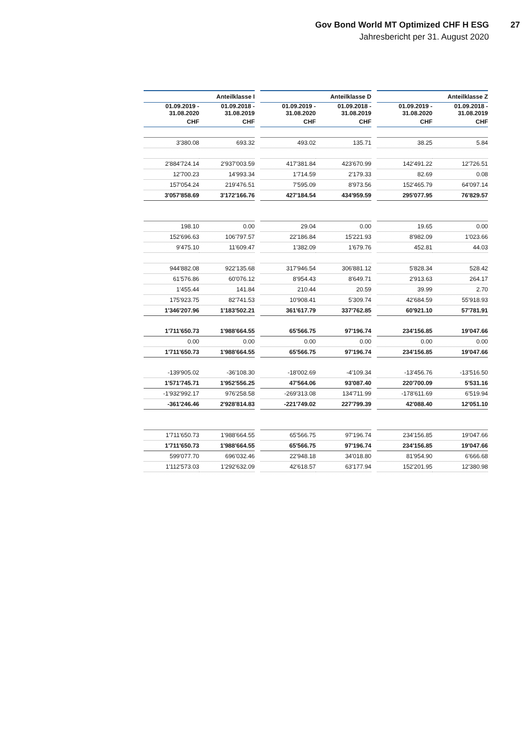Gov Bond World MT Optimized CHF H ESG
27
Jahresbericht per 31. August 2020
| Anteilklasse I | | | Anteilklasse D | | | Anteilklasse Z | |
| --- | --- | --- | --- | --- | --- | --- | --- |
| 01.09.2019 - 31.08.2020 | 01.09.2018 - 31.08.2019 | | 01.09.2019 - 31.08.2020 | 01.09.2018 - 31.08.2019 | | 01.09.2019 - 31.08.2020 | 01.09.2018 - 31.08.2019 |
| CHF | CHF | | CHF | CHF | | CHF | CHF |
| 3'380.08 | 693.32 | | 493.02 | 135.71 | | 38.25 | 5.84 |
| 2'884'724.14 | 2'937'003.59 | | 417'381.84 | 423'670.99 | | 142'491.22 | 12'726.51 |
| 12'700.23 | 14'993.34 | | 1'714.59 | 2'179.33 | | 82.69 | 0.08 |
| 157'054.24 | 219'476.51 | | 7'595.09 | 8'973.56 | | 152'465.79 | 64'097.14 |
| 3'057'858.69 | 3'172'166.76 | | 427'184.54 | 434'959.59 | | 295'077.95 | 76'829.57 |
| 198.10 | 0.00 | | 29.04 | 0.00 | | 19.65 | 0.00 |
| 152'696.63 | 106'797.57 | | 22'186.84 | 15'221.93 | | 8'982.09 | 1'023.66 |
| 9'475.10 | 11'609.47 | | 1'382.09 | 1'679.76 | | 452.81 | 44.03 |
| 944'882.08 | 922'135.68 | | 317'946.54 | 306'881.12 | | 5'828.34 | 528.42 |
| 61'576.86 | 60'076.12 | | 8'954.43 | 8'649.71 | | 2'913.63 | 264.17 |
| 1'455.44 | 141.84 | | 210.44 | 20.59 | | 39.99 | 2.70 |
| 175'923.75 | 82'741.53 | | 10'908.41 | 5'309.74 | | 42'684.59 | 55'918.93 |
| 1'346'207.96 | 1'183'502.21 | | 361'617.79 | 337'762.85 | | 60'921.10 | 57'781.91 |
| 1'711'650.73 | 1'988'664.55 | | 65'566.75 | 97'196.74 | | 234'156.85 | 19'047.66 |
| 0.00 | 0.00 | | 0.00 | 0.00 | | 0.00 | 0.00 |
| 1'711'650.73 | 1'988'664.55 | | 65'566.75 | 97'196.74 | | 234'156.85 | 19'047.66 |
| -139'905.02 | -36'108.30 | | -18'002.69 | -4'109.34 | | -13'456.76 | -13'516.50 |
| 1'571'745.71 | 1'952'556.25 | | 47'564.06 | 93'087.40 | | 220'700.09 | 5'531.16 |
| -1'932'992.17 | 976'258.58 | | -269'313.08 | 134'711.99 | | -178'611.69 | 6'519.94 |
| -361'246.46 | 2'928'814.83 | | -221'749.02 | 227'799.39 | | 42'088.40 | 12'051.10 |
| 1'711'650.73 | 1'988'664.55 | | 65'566.75 | 97'196.74 | | 234'156.85 | 19'047.66 |
| 1'711'650.73 | 1'988'664.55 | | 65'566.75 | 97'196.74 | | 234'156.85 | 19'047.66 |
| 599'077.70 | 696'032.46 | | 22'948.18 | 34'018.80 | | 81'954.90 | 6'666.68 |
| 1'112'573.03 | 1'292'632.09 | | 42'618.57 | 63'177.94 | | 152'201.95 | 12'380.98 |